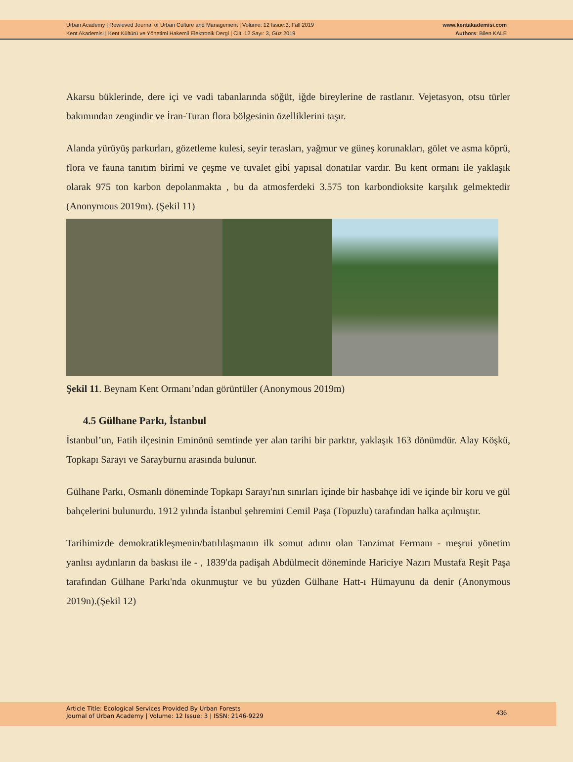Urban Academy | Rewieved Journal of Urban Culture and Management | Volume: 12 Issue:3, Fall 2019
Kent Akademisi | Kent Kültürü ve Yönetimi Hakemli Elektronik Dergi | Cilt: 12 Sayı: 3, Güz 2019
www.kentakademisi.com
Authors: Bilen KALE
Akarsu büklerinde, dere içi ve vadi tabanlarında söğüt, iğde bireylerine de rastlanır. Vejetasyon, otsu türler bakımından zengindir ve İran-Turan flora bölgesinin özelliklerini taşır.
Alanda yürüyüş parkurları, gözetleme kulesi, seyir terasları, yağmur ve güneş korunakları, gölet ve asma köprü, flora ve fauna tanıtım birimi ve çeşme ve tuvalet gibi yapısal donatılar vardır. Bu kent ormanı ile yaklaşık olarak 975 ton karbon depolanmakta , bu da atmosferdeki 3.575 ton karbondioksite karşılık gelmektedir (Anonymous 2019m). (Şekil 11)
Şekil 11. Beynam Kent Ormanı’ndan görüntüler (Anonymous 2019m)
4.5 Gülhane Parkı, İstanbul
İstanbul’un, Fatih ilçesinin Eminönü semtinde yer alan tarihi bir parktır, yaklaşık 163 dönümdür. Alay Köşkü, Topkapı Sarayı ve Sarayburnu arasında bulunur.
Gülhane Parkı, Osmanlı döneminde Topkapı Sarayı'nın sınırları içinde bir hasbahçe idi ve içinde bir koru ve gül bahçelerini bulunurdu. 1912 yılında İstanbul şehremini Cemil Paşa (Topuzlu) tarafından halka açılmıştır.
Tarihimizde demokratikleşmenin/batılılaşmanın ilk somut adımı olan Tanzimat Fermanı - meşrui yönetim yanlısı aydınların da baskısı ile - , 1839'da padişah Abdülmecit döneminde Hariciye Nazırı Mustafa Reşit Paşa tarafından Gülhane Parkı'nda okunmuştur ve bu yüzden Gülhane Hatt-ı Hümayunu da denir (Anonymous 2019n).(Şekil 12)
Article Title: Ecological Services Provided By Urban Forests
Journal of Urban Academy | Volume: 12 Issue: 3 | ISSN: 2146-9229
436